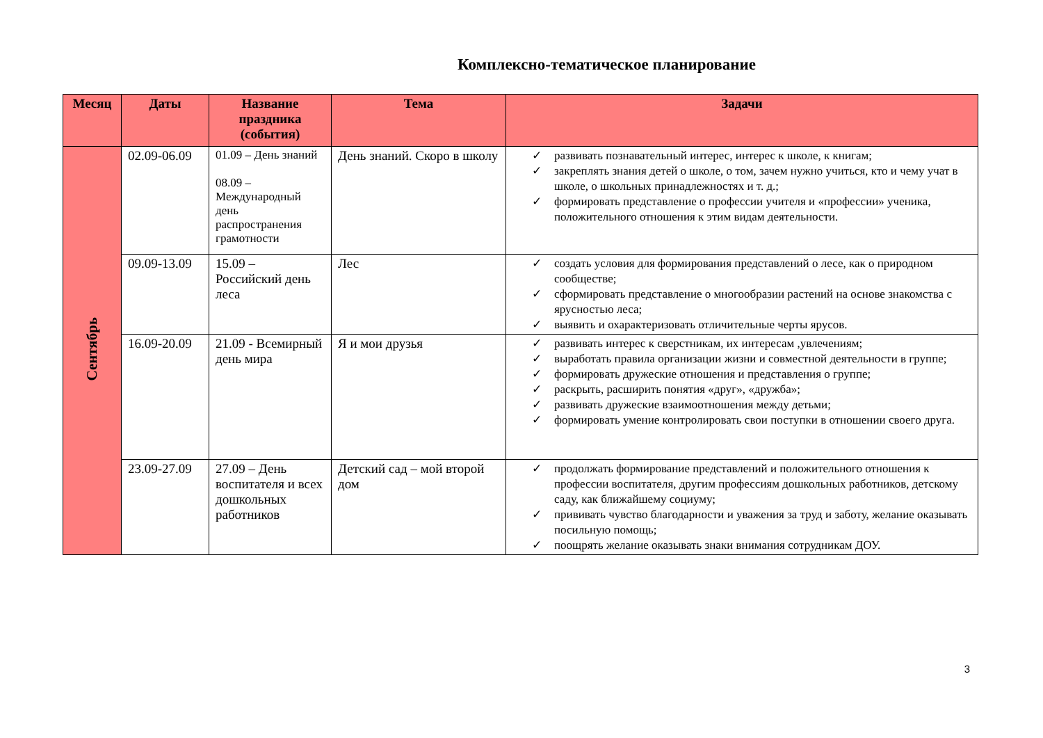Комплексно-тематическое планирование
| Месяц | Даты | Название праздника (события) | Тема | Задачи |
| --- | --- | --- | --- | --- |
| Сентябрь | 02.09-06.09 | 01.09 – День знаний 08.09 – Международный день распространения грамотности | День знаний. Скоро в школу | ✓ развивать познавательный интерес, интерес к школе, к книгам; ✓ закреплять знания детей о школе, о том, зачем нужно учиться, кто и чему учат в школе, о школьных принадлежностях и т. д.; ✓ формировать представление о профессии учителя и «профессии» ученика, положительного отношения к этим видам деятельности. |
| | 09.09-13.09 | 15.09 – Российский день леса | Лес | ✓ создать условия для формирования представлений о лесе, как о природном сообществе; ✓ сформировать представление о многообразии растений на основе знакомства с ярусностью леса; ✓ выявить и охарактеризовать отличительные черты ярусов. |
| | 16.09-20.09 | 21.09 - Всемирный день мира | Я и мои друзья | ✓ развивать интерес к сверстникам, их интересам ,увлечениям; ✓ выработать правила организации жизни и совместной деятельности в группе; ✓ формировать дружеские отношения и представления о группе; ✓ раскрыть, расширить понятия «друг», «дружба»; ✓ развивать дружеские взаимоотношения между детьми; ✓ формировать умение контролировать свои поступки в отношении своего друга. |
| | 23.09-27.09 | 27.09 – День воспитателя и всех дошкольных работников | Детский сад – мой второй дом | ✓ продолжать формирование представлений и положительного отношения к профессии воспитателя, другим профессиям дошкольных работников, детскому саду, как ближайшему социуму; ✓ прививать чувство благодарности и уважения за труд и заботу, желание оказывать посильную помощь; ✓ поощрять желание оказывать знаки внимания сотрудникам ДОУ. |
3